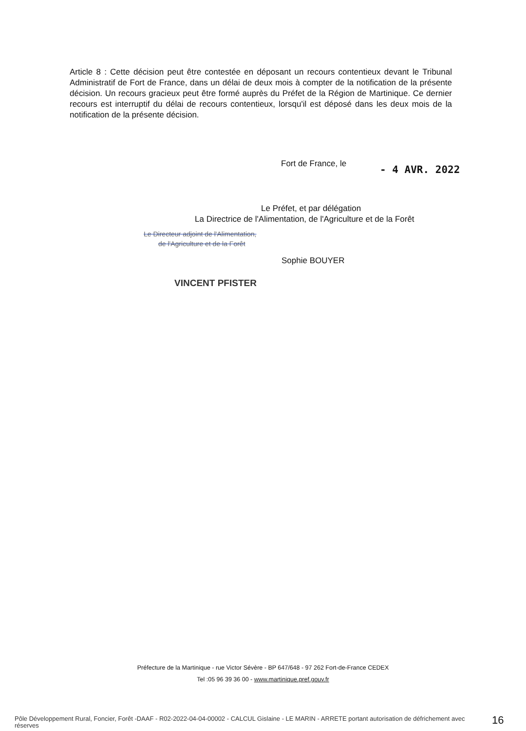Article 8 : Cette décision peut être contestée en déposant un recours contentieux devant le Tribunal Administratif de Fort de France, dans un délai de deux mois à compter de la notification de la présente décision. Un recours gracieux peut être formé auprès du Préfet de la Région de Martinique. Ce dernier recours est interruptif du délai de recours contentieux, lorsqu'il est déposé dans les deux mois de la notification de la présente décision.
Fort de France, le - 4 AVR. 2022
Le Préfet, et par délégation
La Directrice de l'Alimentation, de l'Agriculture et de la Forêt
Le Directeur adjoint de l'Alimentation,
de l'Agriculture et de la Forêt
Sophie BOUYER
VINCENT PFISTER
Préfecture de la Martinique - rue Victor Sévère - BP 647/648 - 97 262 Fort-de-France CEDEX
Tel :05 96 39 36 00 - www.martinique.pref.gouv.fr
Pôle Développement Rural, Foncier, Forêt -DAAF - R02-2022-04-04-00002 - CALCUL Gislaine - LE MARIN - ARRETE portant autorisation de défrichement avec réserves
16